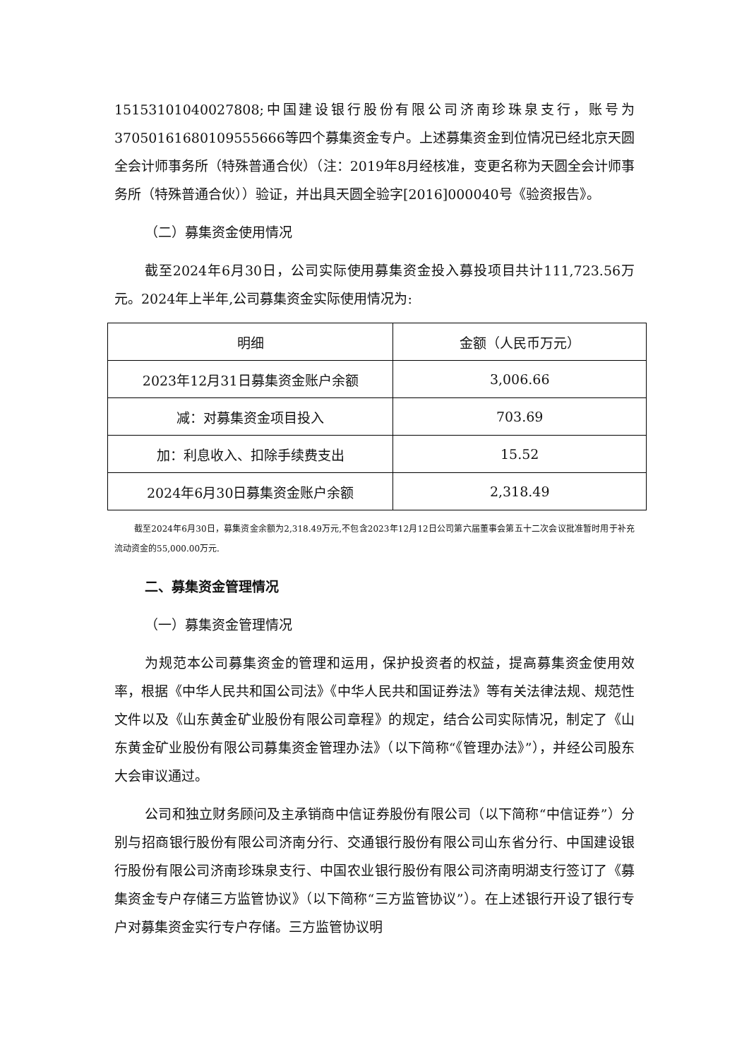15153101040027808;中国建设银行股份有限公司济南珍珠泉支行，账号为37050161680109555666等四个募集资金专户。上述募集资金到位情况已经北京天圆全会计师事务所（特殊普通合伙）（注：2019年8月经核准，变更名称为天圆全会计师事务所（特殊普通合伙））验证，并出具天圆全验字[2016]000040号《验资报告》。
（二）募集资金使用情况
截至2024年6月30日，公司实际使用募集资金投入募投项目共计111,723.56万元。2024年上半年,公司募集资金实际使用情况为:
| 明细 | 金额（人民币万元） |
| --- | --- |
| 2023年12月31日募集资金账户余额 | 3,006.66 |
| 减：对募集资金项目投入 | 703.69 |
| 加：利息收入、扣除手续费支出 | 15.52 |
| 2024年6月30日募集资金账户余额 | 2,318.49 |
截至2024年6月30日，募集资金余额为2,318.49万元,不包含2023年12月12日公司第六届董事会第五十二次会议批准暂时用于补充流动资金的55,000.00万元.
二、募集资金管理情况
（一）募集资金管理情况
为规范本公司募集资金的管理和运用，保护投资者的权益，提高募集资金使用效率，根据《中华人民共和国公司法》《中华人民共和国证券法》等有关法律法规、规范性文件以及《山东黄金矿业股份有限公司章程》的规定，结合公司实际情况，制定了《山东黄金矿业股份有限公司募集资金管理办法》（以下简称“《管理办法》”），并经公司股东大会审议通过。
公司和独立财务顾问及主承销商中信证券股份有限公司（以下简称“中信证券”）分别与招商银行股份有限公司济南分行、交通银行股份有限公司山东省分行、中国建设银行股份有限公司济南珍珠泉支行、中国农业银行股份有限公司济南明湖支行签订了《募集资金专户存储三方监管协议》（以下简称“三方监管协议”）。在上述银行开设了银行专户对募集资金实行专户存储。三方监管协议明